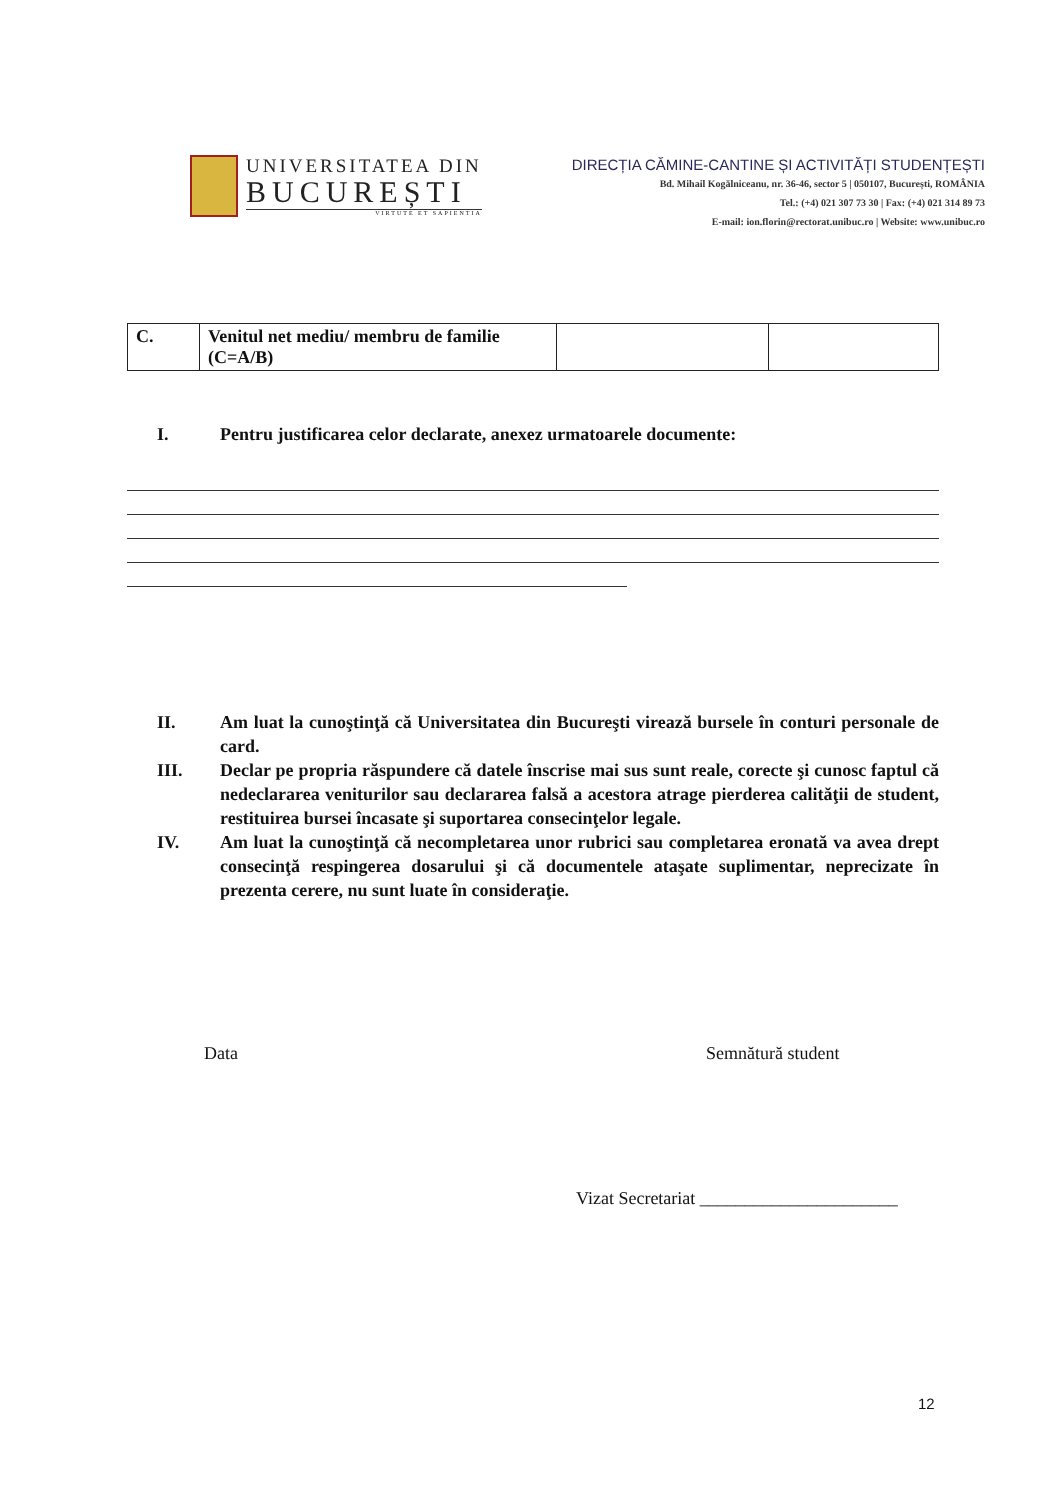UNIVERSITATEA DIN
BUCUREȘTI
VIRTUTE ET SAPIENTIA
DIRECȚIA CĂMINE-CANTINE ȘI ACTIVITĂȚI STUDENȚEȘTI
Bd. Mihail Kogălniceanu, nr. 36-46, sector 5 | 050107, București, ROMÂNIA
Tel.: (+4) 021 307 73 30 | Fax: (+4) 021 314 89 73
E-mail: ion.florin@rectorat.unibuc.ro | Website: www.unibuc.ro
| C. | Venitul net mediu/ membru de familie (C=A/B) | | |
I. Pentru justificarea celor declarate, anexez urmatoarele documente:
II. Am luat la cunoştinţă că Universitatea din Bucureşti virează bursele în conturi personale de card.
III. Declar pe propria răspundere că datele înscrise mai sus sunt reale, corecte şi cunosc faptul că nedeclararea veniturilor sau declararea falsă a acestora atrage pierderea calităţii de student, restituirea bursei încasate şi suportarea consecinţelor legale.
IV. Am luat la cunoştinţă că necompletarea unor rubrici sau completarea eronată va avea drept consecinţă respingerea dosarului şi că documentele ataşate suplimentar, neprecizate în prezenta cerere, nu sunt luate în consideraţie.
Data Semnătură student
Vizat Secretariat ______________________
12